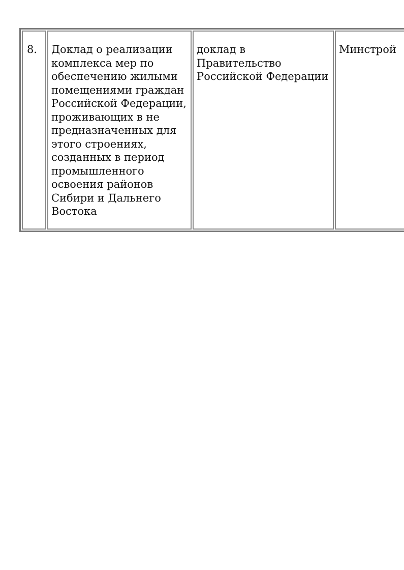| 8. | Доклад о реализации комплекса мер по обеспечению жилыми помещениями граждан Российской Федерации, проживающих в не предназначенных для этого строениях, созданных в период промышленного освоения районов Сибири и Дальнего Востока | доклад в Правительство Российской Федерации | Минстрой |